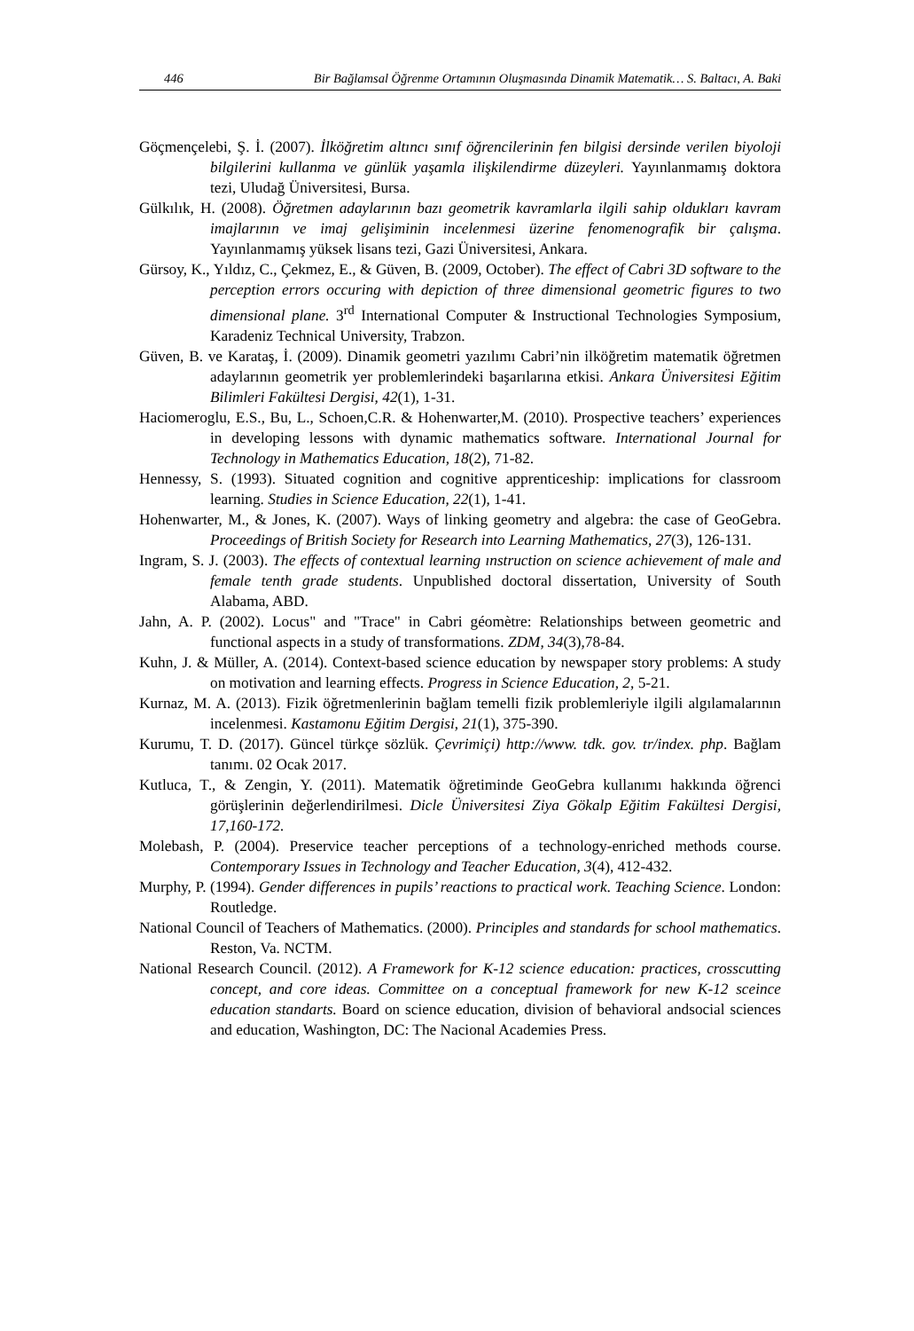446 Bir Bağlamsal Öğrenme Ortamının Oluşmasında Dinamik Matematik… S. Baltacı, A. Baki
Göçmençelebi, Ş. İ. (2007). İlköğretim altıncı sınıf öğrencilerinin fen bilgisi dersinde verilen biyoloji bilgilerini kullanma ve günlük yaşamla ilişkilendirme düzeyleri. Yayınlanmamış doktora tezi, Uludağ Üniversitesi, Bursa.
Gülkılık, H. (2008). Öğretmen adaylarının bazı geometrik kavramlarla ilgili sahip oldukları kavram imajlarının ve imaj gelişiminin incelenmesi üzerine fenomenografik bir çalışma. Yayınlanmamış yüksek lisans tezi, Gazi Üniversitesi, Ankara.
Gürsoy, K., Yıldız, C., Çekmez, E., & Güven, B. (2009, October). The effect of Cabri 3D software to the perception errors occuring with depiction of three dimensional geometric figures to two dimensional plane. 3<sup>rd</sup> International Computer & Instructional Technologies Symposium, Karadeniz Technical University, Trabzon.
Güven, B. ve Karataş, İ. (2009). Dinamik geometri yazılımı Cabri’nin ilköğretim matematik öğretmen adaylarının geometrik yer problemlerindeki başarılarına etkisi. Ankara Üniversitesi Eğitim Bilimleri Fakültesi Dergisi, 42(1), 1-31.
Haciomeroglu, E.S., Bu, L., Schoen,C.R. & Hohenwarter,M. (2010). Prospective teachers’ experiences in developing lessons with dynamic mathematics software. International Journal for Technology in Mathematics Education, 18(2), 71-82.
Hennessy, S. (1993). Situated cognition and cognitive apprenticeship: implications for classroom learning. Studies in Science Education, 22(1), 1-41.
Hohenwarter, M., & Jones, K. (2007). Ways of linking geometry and algebra: the case of GeoGebra. Proceedings of British Society for Research into Learning Mathematics, 27(3), 126-131.
Ingram, S. J. (2003). The effects of contextual learning ınstruction on science achievement of male and female tenth grade students. Unpublished doctoral dissertation, University of South Alabama, ABD.
Jahn, A. P. (2002). Locus" and "Trace" in Cabri géomètre: Relationships between geometric and functional aspects in a study of transformations. ZDM, 34(3),78-84.
Kuhn, J. & Müller, A. (2014). Context-based science education by newspaper story problems: A study on motivation and learning effects. Progress in Science Education, 2, 5-21.
Kurnaz, M. A. (2013). Fizik öğretmenlerinin bağlam temelli fizik problemleriyle ilgili algılamalarının incelenmesi. Kastamonu Eğitim Dergisi, 21(1), 375-390.
Kurumu, T. D. (2017). Güncel türkçe sözlük. Çevrimiçi) http://www. tdk. gov. tr/index. php. Bağlam tanımı. 02 Ocak 2017.
Kutluca, T., & Zengin, Y. (2011). Matematik öğretiminde GeoGebra kullanımı hakkında öğrenci görüşlerinin değerlendirilmesi. Dicle Üniversitesi Ziya Gökalp Eğitim Fakültesi Dergisi, 17,160-172.
Molebash, P. (2004). Preservice teacher perceptions of a technology-enriched methods course. Contemporary Issues in Technology and Teacher Education, 3(4), 412-432.
Murphy, P. (1994). Gender differences in pupils’ reactions to practical work. Teaching Science. London: Routledge.
National Council of Teachers of Mathematics. (2000). Principles and standards for school mathematics. Reston, Va. NCTM.
National Research Council. (2012). A Framework for K-12 science education: practices, crosscutting concept, and core ideas. Committee on a conceptual framework for new K-12 sceince education standarts. Board on science education, division of behavioral andsocial sciences and education, Washington, DC: The Nacional Academies Press.